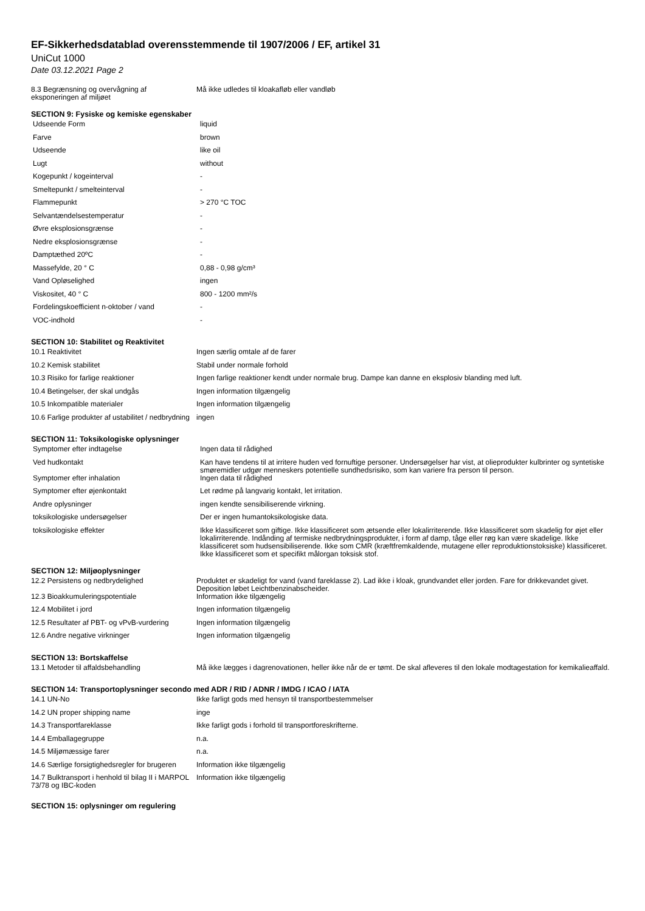EF-Sikkerhedsdatablad overensstemmende til 1907/2006 / EF, artikel 31
UniCut 1000
Date 03.12.2021 Page 2
| 8.3 Begrænsning og overvågning af eksponeringen af miljøet | Må ikke udledes til kloakafløb eller vandløb |
SECTION 9: Fysiske og kemiske egenskaber
| Udseende Form | liquid |
| Farve | brown |
| Udseende | like oil |
| Lugt | without |
| Kogepunkt / kogeinterval | - |
| Smeltepunkt / smelteinterval | - |
| Flammepunkt | > 270 °C TOC |
| Selvantændelsestemperatur | - |
| Øvre eksplosionsgrænse | - |
| Nedre eksplosionsgrænse | - |
| Damptæthed 20ºC | - |
| Massefylde, 20 ° C | 0,88 - 0,98 g/cm³ |
| Vand Opløselighed | ingen |
| Viskositet, 40 ° C | 800 - 1200 mm²/s |
| Fordelingskoefficient n-oktober / vand | - |
| VOC-indhold | - |
SECTION 10: Stabilitet og Reaktivitet
| 10.1 Reaktivitet | Ingen særlig omtale af de farer |
| 10.2 Kemisk stabilitet | Stabil under normale forhold |
| 10.3 Risiko for farlige reaktioner | Ingen farlige reaktioner kendt under normale brug. Dampe kan danne en eksplosiv blanding med luft. |
| 10.4 Betingelser, der skal undgås | Ingen information tilgængelig |
| 10.5 Inkompatible materialer | Ingen information tilgængelig |
| 10.6 Farlige produkter af ustabilitet / nedbrydning | ingen |
SECTION 11: Toksikologiske oplysninger
| Symptomer efter indtagelse | Ingen data til rådighed |
| Ved hudkontakt | Kan have tendens til at irritere huden ved fornuftige personer. Undersøgelser har vist, at olieprodukter kulbrinter og syntetiske smøremidler udgør menneskers potentielle sundhedsrisiko, som kan variere fra person til person. |
| Symptomer efter inhalation | Ingen data til rådighed |
| Symptomer efter øjenkontakt | Let rødme på langvarig kontakt, let irritation. |
| Andre oplysninger | ingen kendte sensibiliserende virkning. |
| toksikologiske undersøgelser | Der er ingen humantoksikologiske data. |
| toksikologiske effekter | Ikke klassificeret som giftige. Ikke klassificeret som ætsende eller lokalirriterende. Ikke klassificeret som skadelig for øjet eller lokalirriterende. Indånding af termiske nedbrydningsprodukter, i form af damp, tåge eller røg kan være skadelige. Ikke klassificeret som hudsensibiliserende. Ikke som CMR (kræftfremkaldende, mutagene eller reproduktionstoksiske) klassificeret. Ikke klassificeret som et specifikt målorgan toksisk stof. |
SECTION 12: Miljøoplysninger
| 12.2 Persistens og nedbrydelighed | Produktet er skadeligt for vand (vand fareklasse 2). Lad ikke i kloak, grundvandet eller jorden. Fare for drikkevandet givet. Deposition løbet Leichtbenzinabscheider. |
| 12.3 Bioakkumuleringspotentiale | Information ikke tilgængelig |
| 12.4 Mobilitet i jord | Ingen information tilgængelig |
| 12.5 Resultater af PBT- og vPvB-vurdering | Ingen information tilgængelig |
| 12.6 Andre negative virkninger | Ingen information tilgængelig |
SECTION 13: Bortskaffelse
| 13.1 Metoder til affaldsbehandling | Må ikke lægges i dagrenovationen, heller ikke når de er tømt. De skal afleveres til den lokale modtagestation for kemikalieaffald. |
SECTION 14: Transportoplysninger secondo med ADR / RID / ADNR / IMDG / ICAO / IATA
| 14.1 UN-No | Ikke farligt gods med hensyn til transportbestemmelser |
| 14.2 UN proper shipping name | inge |
| 14.3 Transportfareklasse | Ikke farligt gods i forhold til transportforeskrifterne. |
| 14.4 Emballagegruppe | n.a. |
| 14.5 Miljømæssige farer | n.a. |
| 14.6 Særlige forsigtighedsregler for brugeren | Information ikke tilgængelig |
| 14.7 Bulktransport i henhold til bilag II i MARPOL 73/78 og IBC-koden | Information ikke tilgængelig |
SECTION 15: oplysninger om regulering